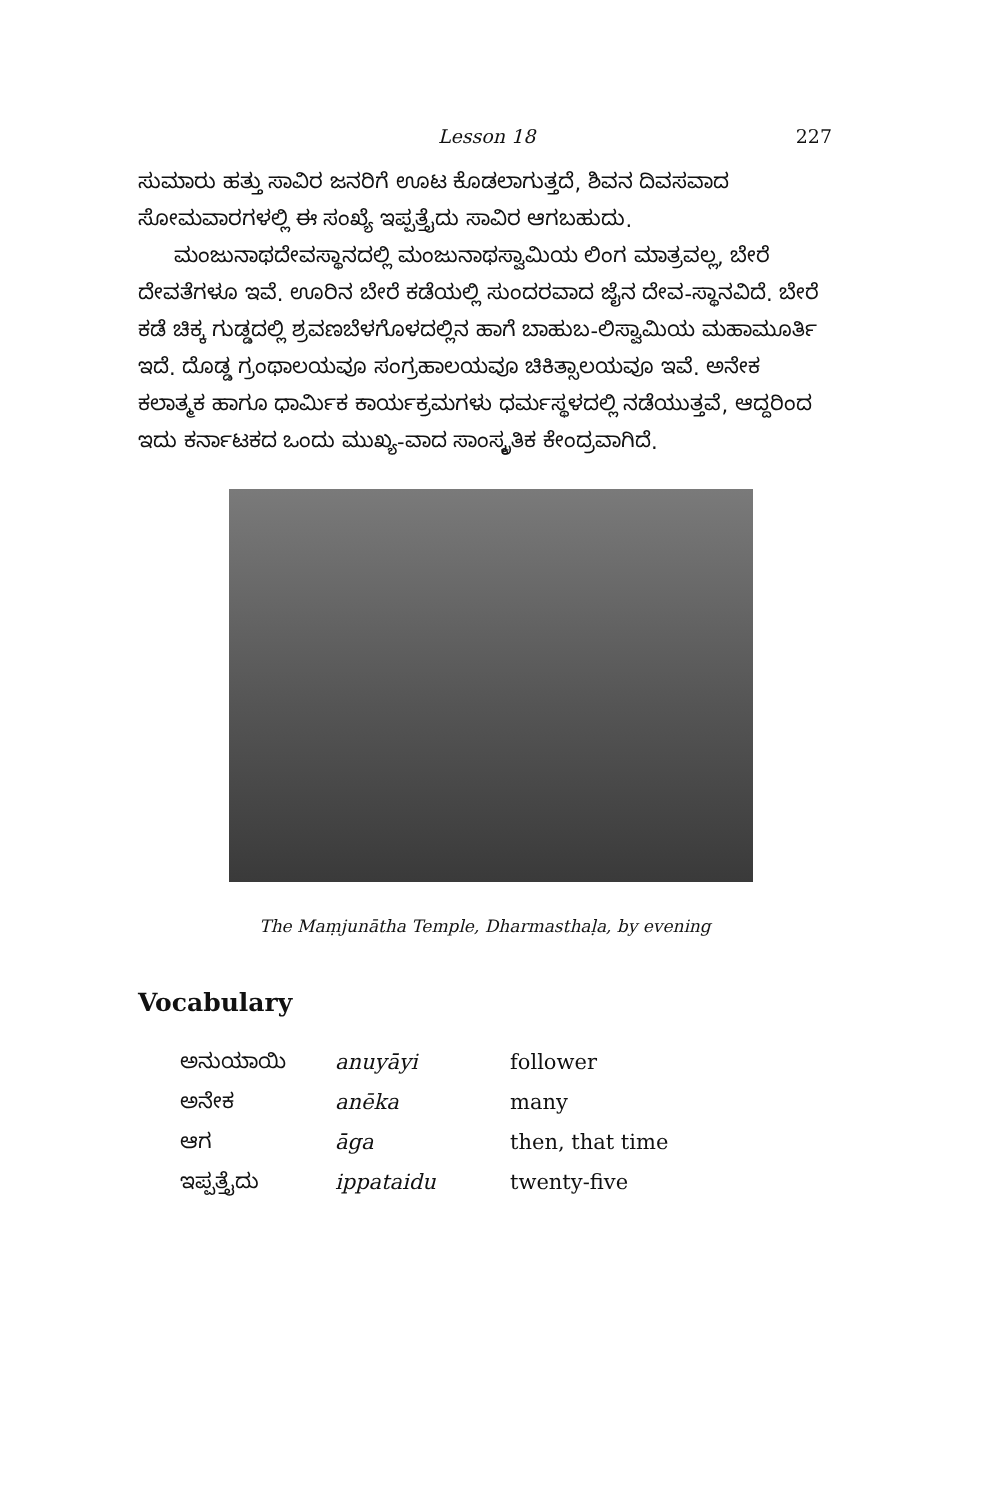Lesson 18 227
ಸುಮಾರು ಹತ್ತು ಸಾವಿರ ಜನರಿಗೆ ಊಟ ಕೊಡಲಾಗುತ್ತದೆ, ಶಿವನ ದಿವಸವಾದ ಸೋಮವಾರಗಳಲ್ಲಿ ಈ ಸಂಖ್ಯೆ ಇಪ್ಪತ್ತೈದು ಸಾವಿರ ಆಗಬಹುದು.
ಮಂಜುನಾಥದೇವಸ್ಥಾನದಲ್ಲಿ ಮಂಜುನಾಥಸ್ವಾಮಿಯ ಲಿಂಗ ಮಾತ್ರವಲ್ಲ, ಬೇರೆ ದೇವತೆಗಳೂ ಇವೆ. ಊರಿನ ಬೇರೆ ಕಡೆಯಲ್ಲಿ ಸುಂದರವಾದ ಜೈನ ದೇವ-ಸ್ಥಾನವಿದೆ. ಬೇರೆ ಕಡೆ ಚಿಕ್ಕ ಗುಡ್ಡದಲ್ಲಿ ಶ್ರವಣಬೆಳಗೊಳದಲ್ಲಿನ ಹಾಗೆ ಬಾಹುಬ-ಲಿಸ್ವಾಮಿಯ ಮಹಾಮೂರ್ತಿ ಇದೆ. ದೊಡ್ಡ ಗ್ರಂಥಾಲಯವೂ ಸಂಗ್ರಹಾಲಯವೂ ಚಿಕಿತ್ಸಾಲಯವೂ ಇವೆ. ಅನೇಕ ಕಲಾತ್ಮಕ ಹಾಗೂ ಧಾರ್ಮಿಕ ಕಾರ್ಯಕ್ರಮಗಳು ಧರ್ಮಸ್ಥಳದಲ್ಲಿ ನಡೆಯುತ್ತವೆ, ಆದ್ದರಿಂದ ಇದು ಕರ್ನಾಟಕದ ಒಂದು ಮುಖ್ಯ-ವಾದ ಸಾಂಸ್ಕೃತಿಕ ಕೇಂದ್ರವಾಗಿದೆ.
The Maṃjunātha Temple, Dharmasthaḷa, by evening
Vocabulary
| ಅನುಯಾಯಿ | anuyāyi | follower |
| ಅನೇಕ | anēka | many |
| ಆಗ | āga | then, that time |
| ಇಪ್ಪತ್ತೈದು | ippataidu | twenty-five |